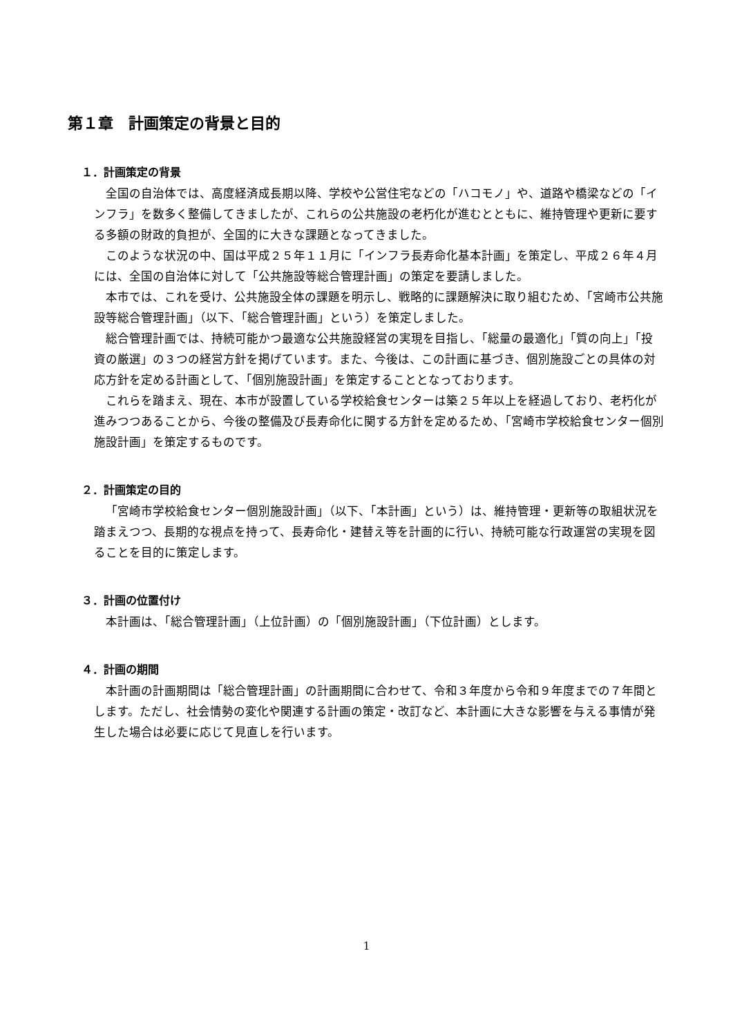第１章　計画策定の背景と目的
１．計画策定の背景
全国の自治体では、高度経済成長期以降、学校や公営住宅などの「ハコモノ」や、道路や橋梁などの「インフラ」を数多く整備してきましたが、これらの公共施設の老朽化が進むとともに、維持管理や更新に要する多額の財政的負担が、全国的に大きな課題となってきました。
このような状況の中、国は平成２５年１１月に「インフラ長寿命化基本計画」を策定し、平成２６年４月には、全国の自治体に対して「公共施設等総合管理計画」の策定を要請しました。
本市では、これを受け、公共施設全体の課題を明示し、戦略的に課題解決に取り組むため、「宮崎市公共施設等総合管理計画」（以下、「総合管理計画」という）を策定しました。
総合管理計画では、持続可能かつ最適な公共施設経営の実現を目指し、「総量の最適化」「質の向上」「投資の厳選」の３つの経営方針を掲げています。また、今後は、この計画に基づき、個別施設ごとの具体の対応方針を定める計画として、「個別施設計画」を策定することとなっております。
これらを踏まえ、現在、本市が設置している学校給食センターは築２５年以上を経過しており、老朽化が進みつつあることから、今後の整備及び長寿命化に関する方針を定めるため、「宮崎市学校給食センター個別施設計画」を策定するものです。
２．計画策定の目的
「宮崎市学校給食センター個別施設計画」（以下、「本計画」という）は、維持管理・更新等の取組状況を踏まえつつ、長期的な視点を持って、長寿命化・建替え等を計画的に行い、持続可能な行政運営の実現を図ることを目的に策定します。
３．計画の位置付け
本計画は、「総合管理計画」（上位計画）の「個別施設計画」（下位計画）とします。
４．計画の期間
本計画の計画期間は「総合管理計画」の計画期間に合わせて、令和３年度から令和９年度までの７年間とします。ただし、社会情勢の変化や関連する計画の策定・改訂など、本計画に大きな影響を与える事情が発生した場合は必要に応じて見直しを行います。
1